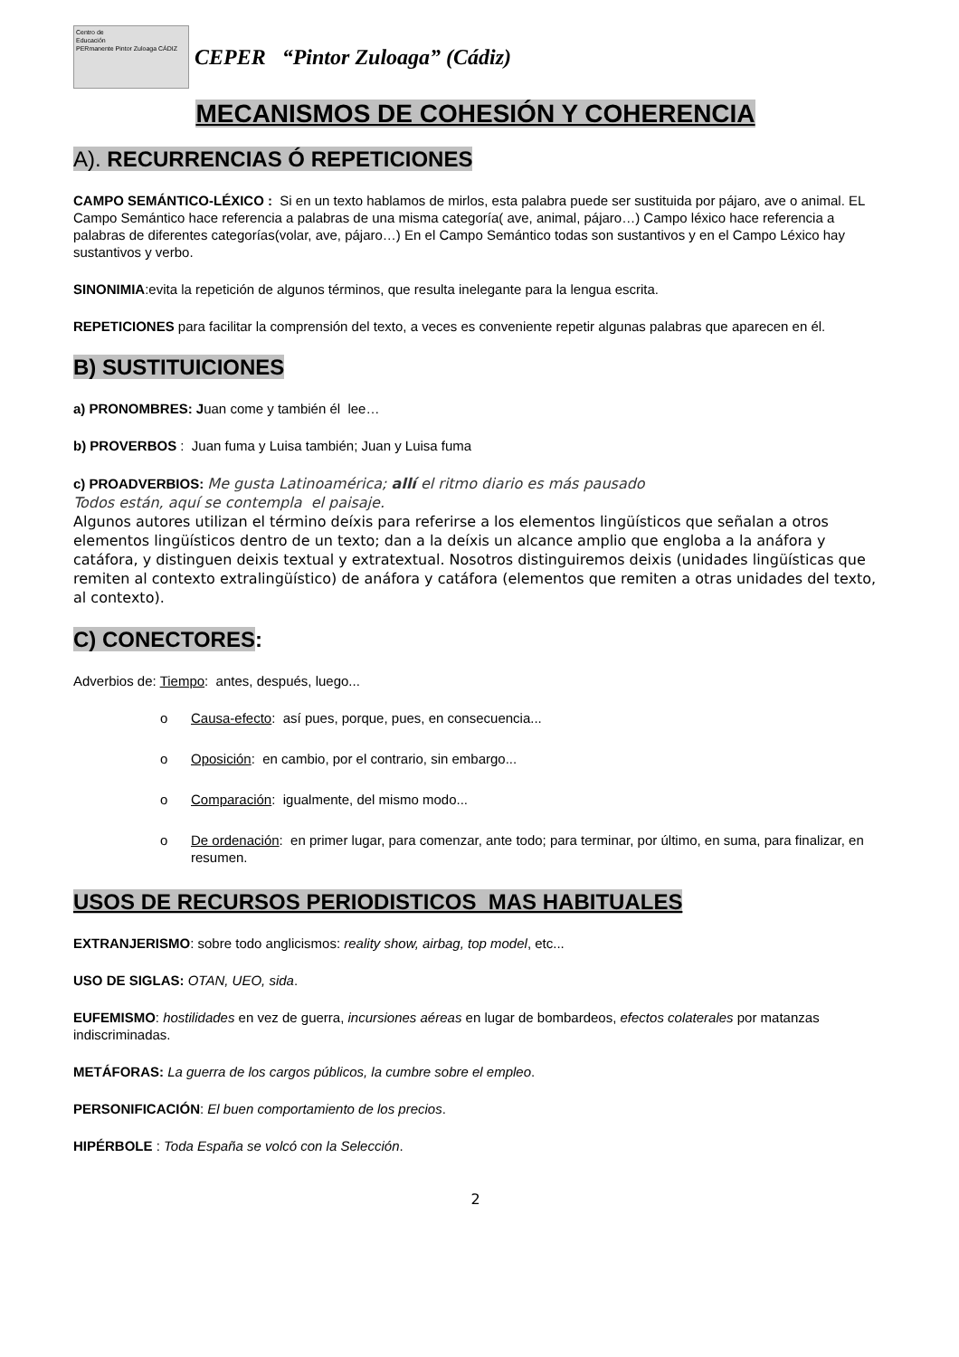Centro de
Educación
PERmanente Pintor Zuloaga CÁDIZ
CEPER “Pintor Zuloaga” (Cádiz)
MECANISMOS DE COHESIÓN Y COHERENCIA
A). RECURRENCIAS Ó REPETICIONES
CAMPO SEMÁNTICO-LÉXICO : Si en un texto hablamos de mirlos, esta palabra puede ser sustituida por pájaro, ave o animal. EL Campo Semántico hace referencia a palabras de una misma categoría( ave, animal, pájaro…) Campo léxico hace referencia a palabras de diferentes categorías(volar, ave, pájaro…) En el Campo Semántico todas son sustantivos y en el Campo Léxico hay sustantivos y verbo.
SINONIMIA:evita la repetición de algunos términos, que resulta inelegante para la lengua escrita.
REPETICIONES para facilitar la comprensión del texto, a veces es conveniente repetir algunas palabras que aparecen en él.
B) SUSTITUICIONES
a) PRONOMBRES: Juan come y también él lee…
b) PROVERBOS : Juan fuma y Luisa también; Juan y Luisa fuma
c) PROADVERBIOS: Me gusta Latinoamérica; allí el ritmo diario es más pausado
Todos están, aquí se contempla el paisaje.
Algunos autores utilizan el término deíxis para referirse a los elementos lingüísticos que señalan a otros elementos lingüísticos dentro de un texto; dan a la deíxis un alcance amplio que engloba a la anáfora y catáfora, y distinguen deixis textual y extratextual. Nosotros distinguiremos deixis (unidades lingüísticas que remiten al contexto extralingüístico) de anáfora y catáfora (elementos que remiten a otras unidades del texto, al contexto).
C) CONECTORES:
Adverbios de: Tiempo: antes, después, luego...
o Causa-efecto: así pues, porque, pues, en consecuencia...
o Oposición: en cambio, por el contrario, sin embargo...
o Comparación: igualmente, del mismo modo...
o De ordenación: en primer lugar, para comenzar, ante todo; para terminar, por último, en suma, para finalizar, en resumen.
USOS DE RECURSOS PERIODISTICOS MAS HABITUALES
EXTRANJERISMO: sobre todo anglicismos: reality show, airbag, top model, etc...
USO DE SIGLAS: OTAN, UEO, sida.
EUFEMISMO: hostilidades en vez de guerra, incursiones aéreas en lugar de bombardeos, efectos colaterales por matanzas indiscriminadas.
METÁFORAS: La guerra de los cargos públicos, la cumbre sobre el empleo.
PERSONIFICACIÓN: El buen comportamiento de los precios.
HIPÉRBOLE : Toda España se volcó con la Selección.
2